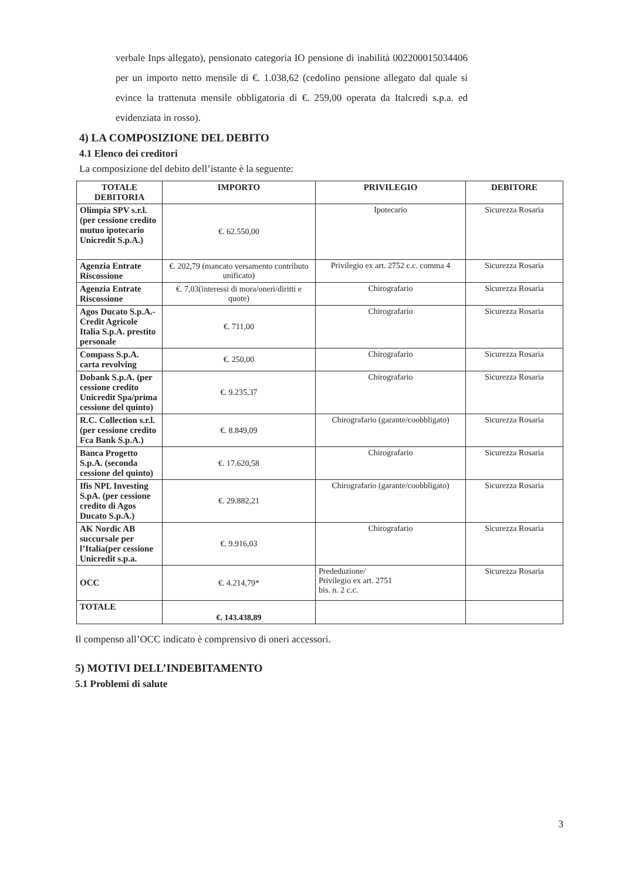verbale Inps allegato), pensionato categoria IO pensione di inabilità 002200015034406 per un importo netto mensile di €. 1.038,62 (cedolino pensione allegato dal quale si evince la trattenuta mensile obbligatoria di €. 259,00 operata da Italcredi s.p.a. ed evidenziata in rosso).
4) LA COMPOSIZIONE DEL DEBITO
4.1 Elenco dei creditori
La composizione del debito dell’istante è la seguente:
| TOTALE DEBITORIA | IMPORTO | PRIVILEGIO | DEBITORE |
| --- | --- | --- | --- |
| Olimpia SPV s.r.l. (per cessione credito mutuo ipotecario Unicredit S.p.A.) | €. 62.550,00 | Ipotecario | Sicurezza Rosaria |
| Agenzia Entrate Riscossione | €. 202,79 (mancato versamento contributo unificato) | Privilegio ex art. 2752 c.c. comma 4 | Sicurezza Rosaria |
| Agenzia Entrate Riscossione | €. 7,03(interessi di mora/oneri/diritti e quote) | Chirografario | Sicurezza Rosaria |
| Agos Ducato S.p.A.- Credit Agricole Italia S.p.A. prestito personale | €. 711,00 | Chirografario | Sicurezza Rosaria |
| Compass S.p.A. carta revolving | €. 250,00 | Chirografario | Sicurezza Rosaria |
| Dobank S.p.A. (per cessione credito Unicredit Spa/prima cessione del quinto) | €. 9.235,37 | Chirografario | Sicurezza Rosaria |
| R.C. Collection s.r.l. (per cessione credito Fca Bank S.p.A.) | €. 8.849,09 | Chirografario (garante/coobbligato) | Sicurezza Rosaria |
| Banca Progetto S.p.A. (seconda cessione del quinto) | €. 17.620,58 | Chirografario | Sicurezza Rosaria |
| Ifis NPL Investing S.pA. (per cessione credito di Agos Ducato S.p.A.) | €. 29.882,21 | Chirografario (garante/coobbligato) | Sicurezza Rosaria |
| AK Nordic AB succursale per l’Italia(per cessione Unicredit s.p.a. | €. 9.916,03 | Chirografario | Sicurezza Rosaria |
| OCC | €. 4.214,79* | Prededuzione/ Privilegio ex art. 2751 bis. n. 2 c.c. | Sicurezza Rosaria |
| TOTALE | €. 143.438,89 | | |
Il compenso all’OCC indicato è comprensivo di oneri accessori.
5) MOTIVI DELL’INDEBITAMENTO
5.1 Problemi di salute
3